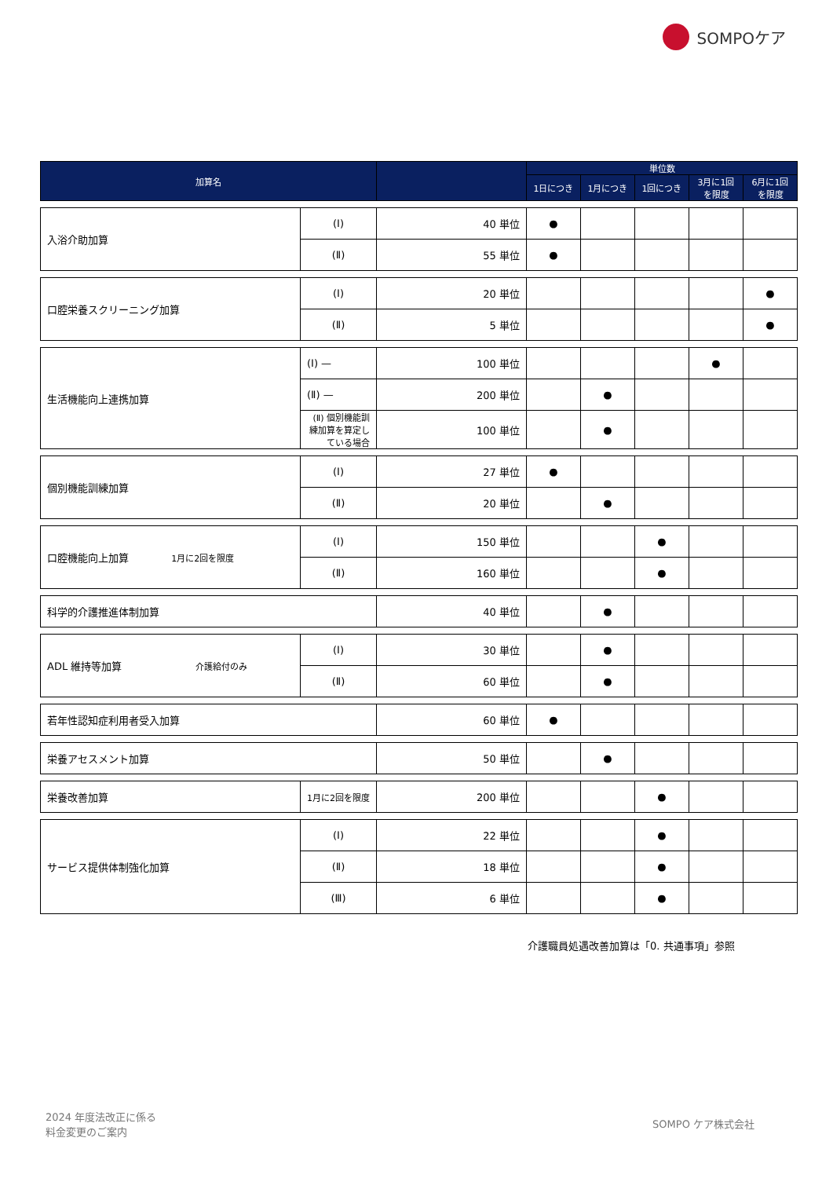SOMPOケア
| 加算名 | | | 単位数 | | | | |
| --- | --- | --- | --- | --- | --- | --- | --- |
| | | | 1日につき | 1月につき | 1回につき | 3月に1回を限度 | 6月に1回を限度 |
| 入浴介助加算 | (Ⅰ) | 40 単位 | ● | | | | |
| | (Ⅱ) | 55 単位 | ● | | | | |
| 口腔栄養スクリーニング加算 | (Ⅰ) | 20 単位 | | | | | ● |
| | (Ⅱ) | 5 単位 | | | | | ● |
| 生活機能向上連携加算 | (Ⅰ) — | 100 単位 | | | | ● | |
| | (Ⅱ) — | 200 単位 | | ● | | | |
| | (Ⅱ) 個別機能訓練加算を算定している場合 | 100 単位 | | ● | | | |
| 個別機能訓練加算 | (Ⅰ) | 27 単位 | ● | | | | |
| | (Ⅱ) | 20 単位 | | ● | | | |
| 口腔機能向上加算 1月に2回を限度 | (Ⅰ) | 150 単位 | | | ● | | |
| | (Ⅱ) | 160 単位 | | | ● | | |
| 科学的介護推進体制加算 | | 40 単位 | | ● | | | |
| ADL 維持等加算 介護給付のみ | (Ⅰ) | 30 単位 | | ● | | | |
| | (Ⅱ) | 60 単位 | | ● | | | |
| 若年性認知症利用者受入加算 | | 60 単位 | ● | | | | |
| 栄養アセスメント加算 | | 50 単位 | | ● | | | |
| 栄養改善加算 | 1月に2回を限度 | 200 単位 | | | ● | | |
| サービス提供体制強化加算 | (Ⅰ) | 22 単位 | | | ● | | |
| | (Ⅱ) | 18 単位 | | | ● | | |
| | (Ⅲ) | 6 単位 | | | ● | | |
介護職員処遇改善加算は「0. 共通事項」参照
2024 年度法改正に係る
料金変更のご案内
SOMPO ケア株式会社